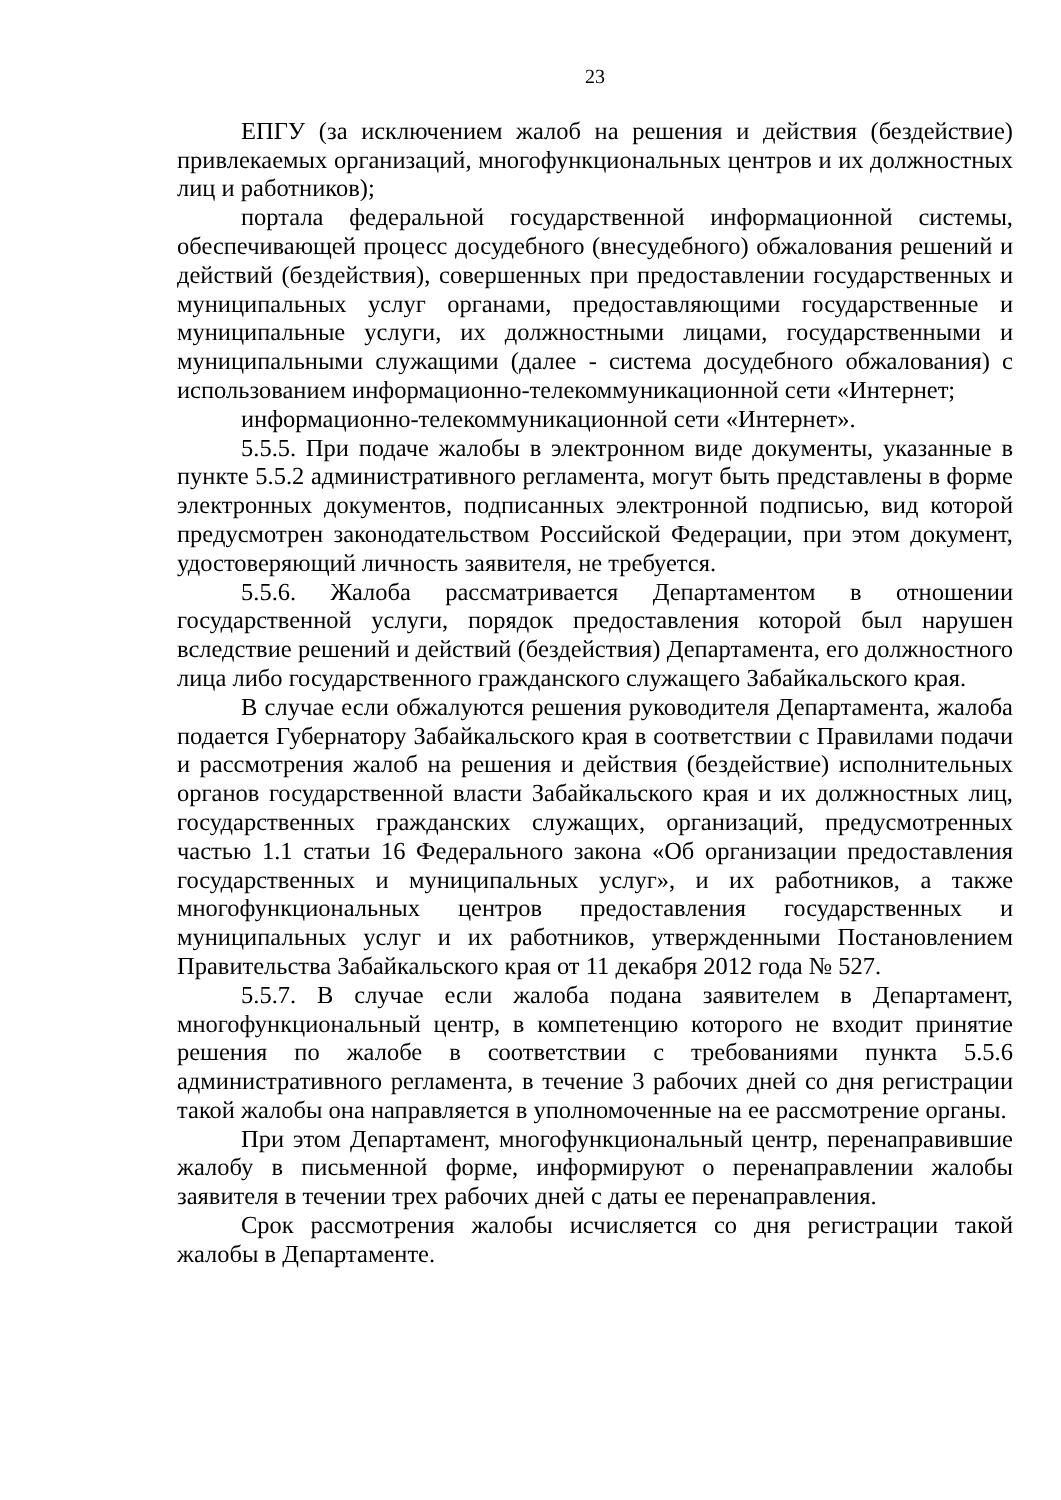23
ЕПГУ (за исключением жалоб на решения и действия (бездействие) привлекаемых организаций, многофункциональных центров и их должностных лиц и работников);
портала федеральной государственной информационной системы, обеспечивающей процесс досудебного (внесудебного) обжалования решений и действий (бездействия), совершенных при предоставлении государственных и муниципальных услуг органами, предоставляющими государственные и муниципальные услуги, их должностными лицами, государственными и муниципальными служащими (далее - система досудебного обжалования) с использованием информационно-телекоммуникационной сети «Интернет;
информационно-телекоммуникационной сети «Интернет».
5.5.5. При подаче жалобы в электронном виде документы, указанные в пункте 5.5.2 административного регламента, могут быть представлены в форме электронных документов, подписанных электронной подписью, вид которой предусмотрен законодательством Российской Федерации, при этом документ, удостоверяющий личность заявителя, не требуется.
5.5.6. Жалоба рассматривается Департаментом в отношении государственной услуги, порядок предоставления которой был нарушен вследствие решений и действий (бездействия) Департамента, его должностного лица либо государственного гражданского служащего Забайкальского края.
В случае если обжалуются решения руководителя Департамента, жалоба подается Губернатору Забайкальского края в соответствии с Правилами подачи и рассмотрения жалоб на решения и действия (бездействие) исполнительных органов государственной власти Забайкальского края и их должностных лиц, государственных гражданских служащих, организаций, предусмотренных частью 1.1 статьи 16 Федерального закона «Об организации предоставления государственных и муниципальных услуг», и их работников, а также многофункциональных центров предоставления государственных и муниципальных услуг и их работников, утвержденными Постановлением Правительства Забайкальского края от 11 декабря 2012 года № 527.
5.5.7. В случае если жалоба подана заявителем в Департамент, многофункциональный центр, в компетенцию которого не входит принятие решения по жалобе в соответствии с требованиями пункта 5.5.6 административного регламента, в течение 3 рабочих дней со дня регистрации такой жалобы она направляется в уполномоченные на ее рассмотрение органы.
При этом Департамент, многофункциональный центр, перенаправившие жалобу в письменной форме, информируют о перенаправлении жалобы заявителя в течении трех рабочих дней с даты ее перенаправления.
Срок рассмотрения жалобы исчисляется со дня регистрации такой жалобы в Департаменте.